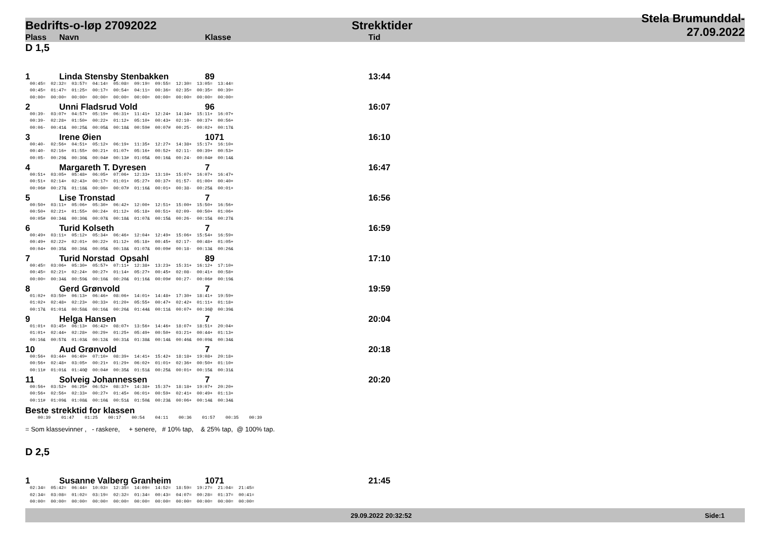Bedrifts-o-løp 27092022 Strekktider Stela Brumunddal-27.09.2022
Plass Navn Klasse Tid
D 1,5
1 Linda Stensby Stenbakken 89 13:44
00:45=  02:32=  03:57=  04:14=  05:08=  09:19=  09:55=  12:30=  13:05=  13:44=
00:45=  01:47=  01:25=  00:17=  00:54=  04:11=  00:36=  02:35=  00:35=  00:39=
00:00=  00:00=  00:00=  00:00=  00:00=  00:00=  00:00=  00:00=  00:00=  00:00=
2 Unni Fladsrud Vold 96 16:07
00:39-  03:07+  04:57+  05:19+  06:31+  11:41+  12:24+  14:34+  15:11+  16:07+
00:39-  02:28+  01:50+  00:22+  01:12+  05:10+  00:43+  02:10-  00:37+  00:56+
00:06-  00:41&  00:25&  00:05&  00:18&  00:59#  00:07#  00:25-  00:02+  00:17&
3 Irene Øien 1071 16:10
00:40-  02:56+  04:51+  05:12+  06:19+  11:35+  12:27+  14:38+  15:17+  16:10+
00:40-  02:16+  01:55+  00:21+  01:07+  05:16+  00:52+  02:11-  00:39+  00:53+
00:05-  00:29&  00:30&  00:04#  00:13#  01:05&  00:16&  00:24-  00:04#  00:14&
4 Margareth T. Dyresen 7 16:47
00:51+  03:05+  05:48+  06:05+  07:06+  12:33+  13:10+  15:07+  16:07+  16:47+
00:51+  02:14+  02:43+  00:17=  01:01+  05:27+  00:37+  01:57-  01:00+  00:40+
00:06#  00:27&  01:18&  00:00=  00:07#  01:16&  00:01+  00:38-  00:25&  00:01+
5 Lise Tronstad 7 16:56
00:50+  03:11+  05:06+  05:30+  06:42+  12:00+  12:51+  15:00+  15:50+  16:56+
00:50+  02:21+  01:55+  00:24+  01:12+  05:18+  00:51+  02:09-  00:50+  01:06+
00:05#  00:34&  00:30&  00:07&  00:18&  01:07&  00:15&  00:26-  00:15&  00:27&
6 Turid Kolseth 7 16:59
00:49+  03:11+  05:12+  05:34+  06:46+  12:04+  12:49+  15:06+  15:54+  16:59+
00:49+  02:22+  02:01+  00:22+  01:12+  05:18+  00:45+  02:17-  00:48+  01:05+
00:04+  00:35&  00:36&  00:05&  00:18&  01:07&  00:09#  00:18-  00:13&  00:26&
7 Turid Norstad Opsahl 89 17:10
00:45=  03:06+  05:30+  05:57+  07:11+  12:38+  13:23+  15:31+  16:12+  17:10+
00:45=  02:21+  02:24+  00:27+  01:14+  05:27+  00:45+  02:08-  00:41+  00:58+
00:00=  00:34&  00:59&  00:10&  00:20&  01:16&  00:09#  00:27-  00:06#  00:19&
8 Gerd Grønvold 7 19:59
01:02+  03:50+  06:13+  06:46+  08:06+  14:01+  14:48+  17:30+  18:41+  19:59+
01:02+  02:48+  02:23+  00:33+  01:20+  05:55+  00:47+  02:42+  01:11+  01:18+
00:17&  01:01&  00:58&  00:16&  00:26&  01:44&  00:11&  00:07+  00:36@  00:39&
9 Helga Hansen 7 20:04
01:01+  03:45+  06:13+  06:42+  08:07+  13:56+  14:46+  18:07+  18:51+  20:04+
01:01+  02:44+  02:28+  00:29+  01:25+  05:49+  00:50+  03:21+  00:44+  01:13+
00:16&  00:57&  01:03&  00:12&  00:31&  01:38&  00:14&  00:46&  00:09&  00:34&
10 Aud Grønvold 7 20:18
00:56+  03:44+  06:49+  07:10+  08:39+  14:41+  15:42+  18:18+  19:08+  20:18+
00:56+  02:48+  03:05+  00:21+  01:29+  06:02+  01:01+  02:36+  00:50+  01:10+
00:11#  01:01&  01:40@  00:04#  00:35&  01:51&  00:25&  00:01+  00:15&  00:31&
11 Solveig Johannessen 7 20:20
00:56+  03:52+  06:25+  06:52+  08:37+  14:38+  15:37+  18:18+  19:07+  20:20+
00:56+  02:56+  02:33+  00:27+  01:45+  06:01+  00:59+  02:41+  00:49+  01:13+
00:11#  01:09&  01:08&  00:10&  00:51&  01:50&  00:23&  00:06+  00:14&  00:34&
Beste strekktid for klassen
   00:39    01:47    01:25    00:17    00:54    04:11    00:36    01:57    00:35    00:39
= Som klassevinner , - raskere, + senere, # 10% tap, & 25% tap, @ 100% tap.
D 2,5
1 Susanne Valberg Granheim 1071 21:45
02:34=  05:42=  06:44=  10:03=  12:35=  14:09=  14:52=  18:59=  19:27=  21:04=  21:45=
02:34=  03:08=  01:02=  03:19=  02:32=  01:34=  00:43=  04:07=  00:28=  01:37=  00:41=
00:00=  00:00=  00:00=  00:00=  00:00=  00:00=  00:00=  00:00=  00:00=  00:00=  00:00=
29.09.2022 20:32:52 Side:1